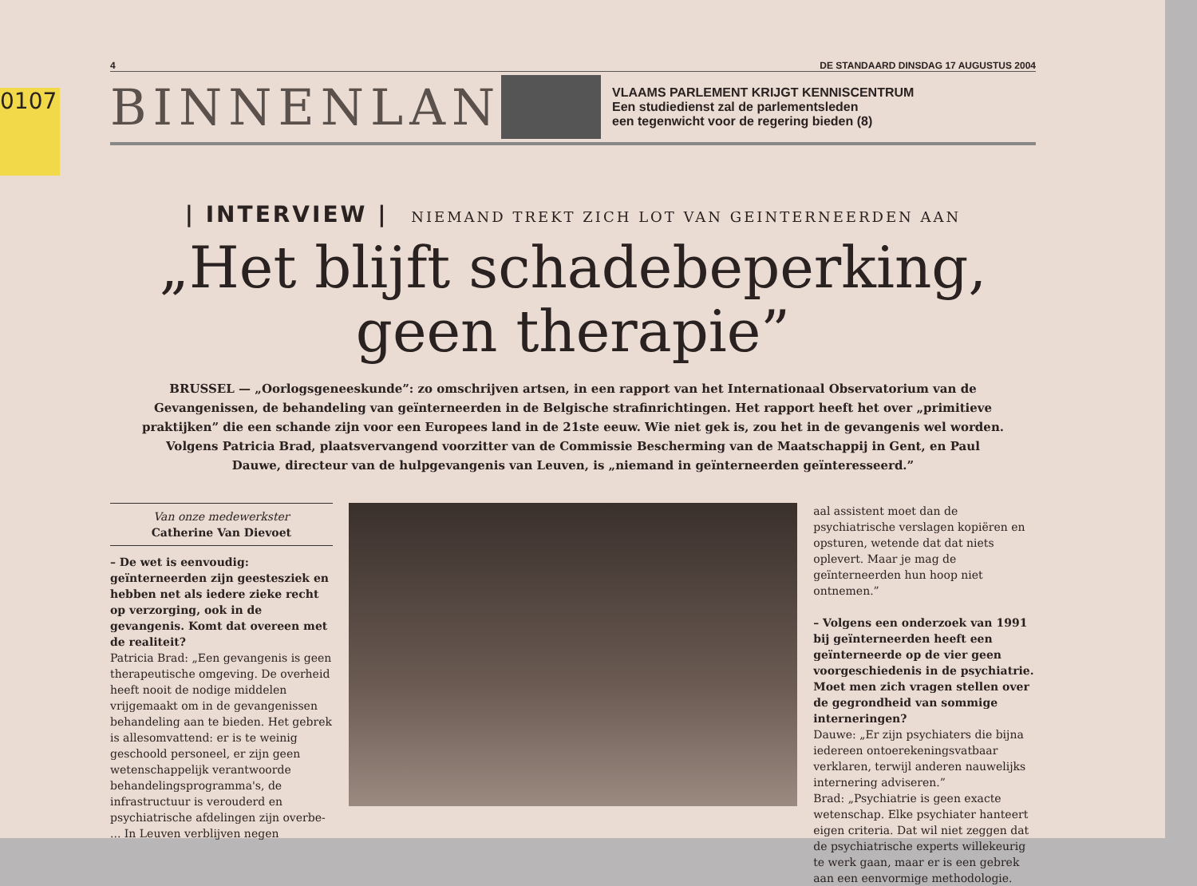0107
4 DE STANDAARD DINSDAG 17 AUGUSTUS 2004
BINNENLAND
VLAAMS PARLEMENT KRIJGT KENNISCENTRUM
Een studiedienst zal de parlementsleden
een tegenwicht voor de regering bieden (8)
| INTERVIEW | NIEMAND TREKT ZICH LOT VAN GEINTERNEERDEN AAN
„Het blijft schadebeperking,
geen therapie”
BRUSSEL — „Oorlogsgeneeskunde”: zo omschrijven artsen, in een rapport van het Internationaal Observatorium van de Gevangenissen, de behandeling van geïnterneerden in de Belgische strafinrichtingen. Het rapport heeft het over „primitieve praktijken” die een schande zijn voor een Europees land in de 21ste eeuw. Wie niet gek is, zou het in de gevangenis wel worden. Volgens Patricia Brad, plaatsvervangend voorzitter van de Commissie Bescherming van de Maatschappij in Gent, en Paul Dauwe, directeur van de hulpgevangenis van Leuven, is „niemand in geïnterneerden geïnteresseerd.”
Van onze medewerkster
Catherine Van Dievoet
– De wet is eenvoudig: geïnterneerden zijn geestesziek en hebben net als iedere zieke recht op verzorging, ook in de gevangenis. Komt dat overeen met de realiteit?
Patricia Brad: „Een gevangenis is geen therapeutische omgeving. De overheid heeft nooit de nodige middelen vrijgemaakt om in de gevangenissen behandeling aan te bieden. Het gebrek is allesomvattend: er is te weinig geschoold personeel, er zijn geen wetenschappelijk verantwoorde behandelingsprogramma's, de infrastructuur is verouderd en psychiatrische afdelingen zijn overbe- ... In Leuven verblijven negen
aal assistent moet dan de psychiatrische verslagen kopiëren en opsturen, wetende dat dat niets oplevert. Maar je mag de geïnterneerden hun hoop niet ontnemen.”
– Volgens een onderzoek van 1991 bij geïnterneerden heeft een geïnterneerde op de vier geen voorgeschiedenis in de psychiatrie. Moet men zich vragen stellen over de gegrondheid van sommige interneringen?
Dauwe: „Er zijn psychiaters die bijna iedereen ontoerekeningsvatbaar verklaren, terwijl anderen nauwelijks internering adviseren.”
Brad: „Psychiatrie is geen exacte wetenschap. Elke psychiater hanteert eigen criteria. Dat wil niet zeggen dat de psychiatrische experts willekeurig te werk gaan, maar er is een gebrek aan een eenvormige methodologie.